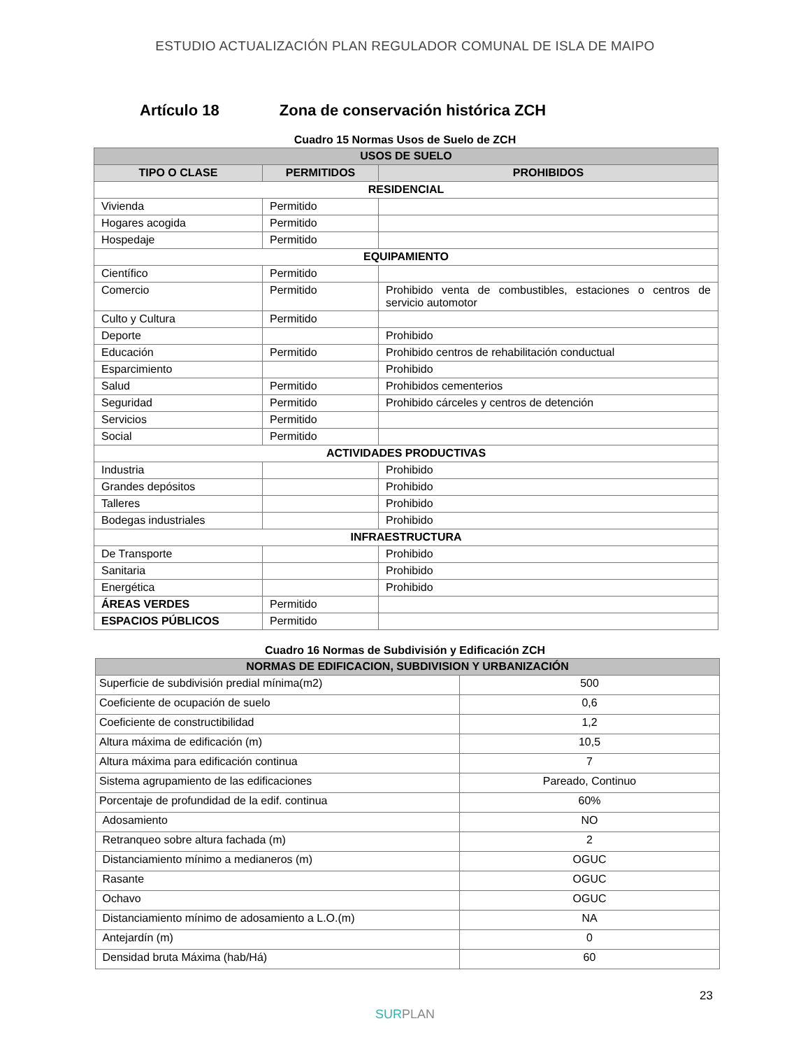ESTUDIO ACTUALIZACIÓN PLAN REGULADOR COMUNAL DE ISLA DE MAIPO
Artículo 18 Zona de conservación histórica ZCH
Cuadro 15 Normas Usos de Suelo de ZCH
| USOS DE SUELO | | |
| --- | --- | --- |
| TIPO O CLASE | PERMITIDOS | PROHIBIDOS |
| RESIDENCIAL | | |
| Vivienda | Permitido | |
| Hogares acogida | Permitido | |
| Hospedaje | Permitido | |
| EQUIPAMIENTO | | |
| Científico | Permitido | |
| Comercio | Permitido | Prohibido venta de combustibles, estaciones o centros de servicio automotor |
| Culto y Cultura | Permitido | |
| Deporte | | Prohibido |
| Educación | Permitido | Prohibido centros de rehabilitación conductual |
| Esparcimiento | | Prohibido |
| Salud | Permitido | Prohibidos cementerios |
| Seguridad | Permitido | Prohibido cárceles y centros de detención |
| Servicios | Permitido | |
| Social | Permitido | |
| ACTIVIDADES PRODUCTIVAS | | |
| Industria | | Prohibido |
| Grandes depósitos | | Prohibido |
| Talleres | | Prohibido |
| Bodegas industriales | | Prohibido |
| INFRAESTRUCTURA | | |
| De Transporte | | Prohibido |
| Sanitaria | | Prohibido |
| Energética | | Prohibido |
| ÁREAS VERDES | Permitido | |
| ESPACIOS PÚBLICOS | Permitido | |
Cuadro 16 Normas de Subdivisión y Edificación ZCH
| NORMAS DE EDIFICACION, SUBDIVISION Y URBANIZACIÓN | |
| --- | --- |
| Superficie de subdivisión predial mínima(m2) | 500 |
| Coeficiente de ocupación de suelo | 0,6 |
| Coeficiente de constructibilidad | 1,2 |
| Altura máxima de edificación (m) | 10,5 |
| Altura máxima para edificación continua | 7 |
| Sistema agrupamiento de las edificaciones | Pareado, Continuo |
| Porcentaje de profundidad de la edif. continua | 60% |
| Adosamiento | NO |
| Retranqueo sobre altura fachada (m) | 2 |
| Distanciamiento mínimo a medianeros (m) | OGUC |
| Rasante | OGUC |
| Ochavo | OGUC |
| Distanciamiento mínimo de adosamiento a L.O.(m) | NA |
| Antejardín (m) | 0 |
| Densidad bruta Máxima (hab/Há) | 60 |
23
SURPLAN